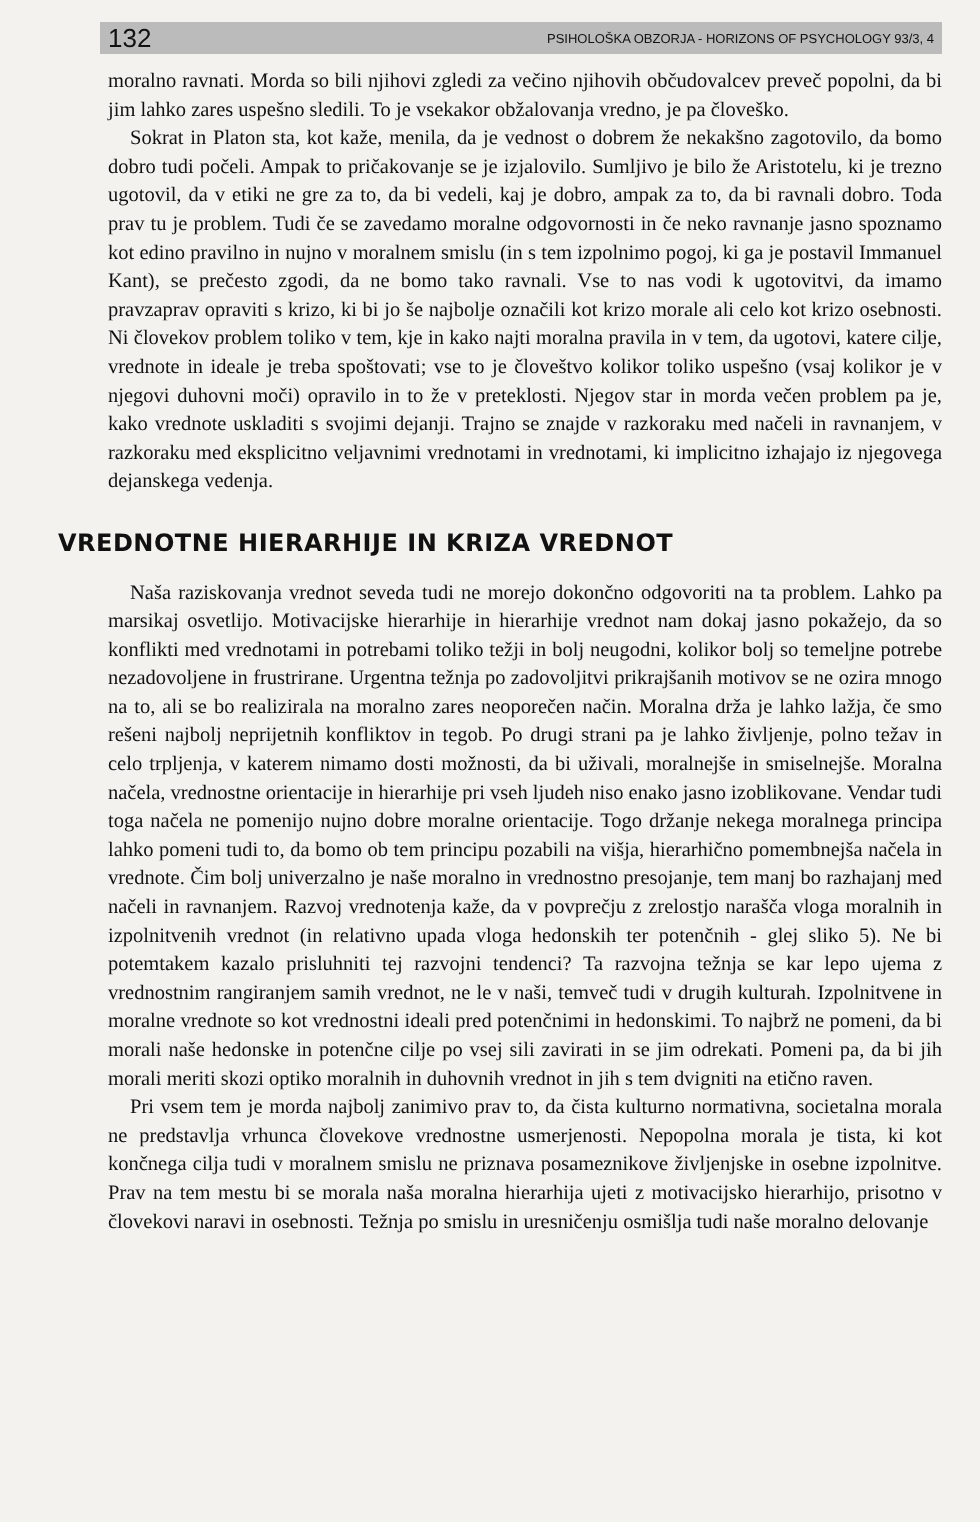132 PSIHOLOŠKA OBZORJA - HORIZONS OF PSYCHOLOGY 93/3, 4
moralno ravnati. Morda so bili njihovi zgledi za večino njihovih občudovalcev preveč popolni, da bi jim lahko zares uspešno sledili. To je vsekakor obžalovanja vredno, je pa človeško.
Sokrat in Platon sta, kot kaže, menila, da je vednost o dobrem že nekakšno zagotovilo, da bomo dobro tudi počeli. Ampak to pričakovanje se je izjalovilo. Sumljivo je bilo že Aristotelu, ki je trezno ugotovil, da v etiki ne gre za to, da bi vedeli, kaj je dobro, ampak za to, da bi ravnali dobro. Toda prav tu je problem. Tudi če se zavedamo moralne odgovornosti in če neko ravnanje jasno spoznamo kot edino pravilno in nujno v moralnem smislu (in s tem izpolnimo pogoj, ki ga je postavil Immanuel Kant), se prečesto zgodi, da ne bomo tako ravnali. Vse to nas vodi k ugotovitvi, da imamo pravzaprav opraviti s krizo, ki bi jo še najbolje označili kot krizo morale ali celo kot krizo osebnosti. Ni človekov problem toliko v tem, kje in kako najti moralna pravila in v tem, da ugotovi, katere cilje, vrednote in ideale je treba spoštovati; vse to je človeštvo kolikor toliko uspešno (vsaj kolikor je v njegovi duhovni moči) opravilo in to že v preteklosti. Njegov star in morda večen problem pa je, kako vrednote uskladiti s svojimi dejanji. Trajno se znajde v razkoraku med načeli in ravnanjem, v razkoraku med eksplicitno veljavnimi vrednotami in vrednotami, ki implicitno izhajajo iz njegovega dejanskega vedenja.
VREDNOTNE HIERARHIJE IN KRIZA VREDNOT
Naša raziskovanja vrednot seveda tudi ne morejo dokončno odgovoriti na ta problem. Lahko pa marsikaj osvetlijo. Motivacijske hierarhije in hierarhije vrednot nam dokaj jasno pokažejo, da so konflikti med vrednotami in potrebami toliko težji in bolj neugodni, kolikor bolj so temeljne potrebe nezadovoljene in frustrirane. Urgentna težnja po zadovoljitvi prikrajšanih motivov se ne ozira mnogo na to, ali se bo realizirala na moralno zares neoporečen način. Moralna drža je lahko lažja, če smo rešeni najbolj neprijetnih konfliktov in tegob. Po drugi strani pa je lahko življenje, polno težav in celo trpljenja, v katerem nimamo dosti možnosti, da bi uživali, moralnejše in smiselnejše. Moralna načela, vrednostne orientacije in hierarhije pri vseh ljudeh niso enako jasno izoblikovane. Vendar tudi toga načela ne pomenijo nujno dobre moralne orientacije. Togo držanje nekega moralnega principa lahko pomeni tudi to, da bomo ob tem principu pozabili na višja, hierarhično pomembnejša načela in vrednote. Čim bolj univerzalno je naše moralno in vrednostno presojanje, tem manj bo razhajanj med načeli in ravnanjem. Razvoj vrednotenja kaže, da v povprečju z zrelostjo narašča vloga moralnih in izpolnitvenih vrednot (in relativno upada vloga hedonskih ter potenčnih - glej sliko 5). Ne bi potemtakem kazalo prisluhniti tej razvojni tendenci? Ta razvojna težnja se kar lepo ujema z vrednostnim rangiranjem samih vrednot, ne le v naši, temveč tudi v drugih kulturah. Izpolnitvene in moralne vrednote so kot vrednostni ideali pred potenčnimi in hedonskimi. To najbrž ne pomeni, da bi morali naše hedonske in potenčne cilje po vsej sili zavirati in se jim odrekati. Pomeni pa, da bi jih morali meriti skozi optiko moralnih in duhovnih vrednot in jih s tem dvigniti na etično raven.
Pri vsem tem je morda najbolj zanimivo prav to, da čista kulturno normativna, societalna morala ne predstavlja vrhunca človekove vrednostne usmerjenosti. Nepopolna morala je tista, ki kot končnega cilja tudi v moralnem smislu ne priznava posameznikove življenjske in osebne izpolnitve. Prav na tem mestu bi se morala naša moralna hierarhija ujeti z motivacijsko hierarhijo, prisotno v človekovi naravi in osebnosti. Težnja po smislu in uresničenju osmišlja tudi naše moralno delovanje